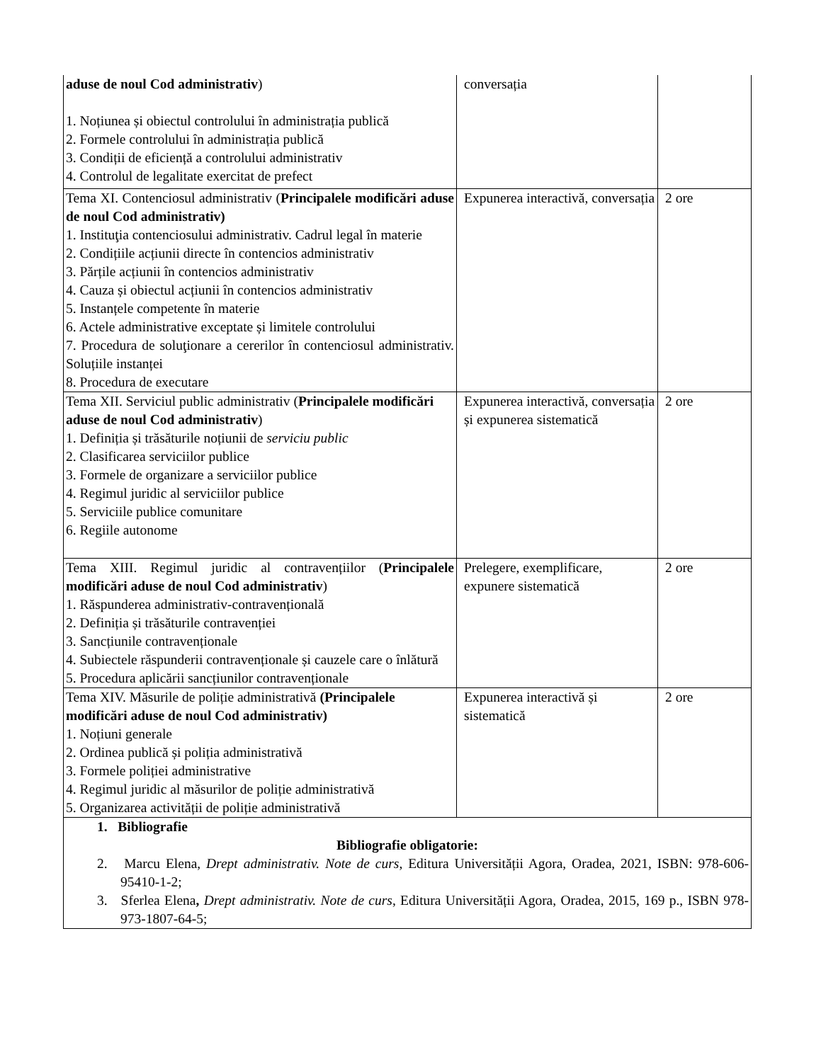| aduse de noul Cod administrativ ) 1. Noțiunea și obiectul controlului în administrația publică 2. Formele controlului în administrația publică 3. Condiții de eficiență a controlului administrativ 4. Controlul de legalitate exercitat de prefect | conversația | |
| Tema XI. Contenciosul administrativ ( Principalele modificări aduse de noul Cod administrativ) 1. Instituţia contenciosului administrativ. Cadrul legal în materie 2. Condițiile acțiunii directe în contencios administrativ 3. Părțile acțiunii în contencios administrativ 4. Cauza și obiectul acțiunii în contencios administrativ 5. Instanțele competente în materie 6. Actele administrative exceptate și limitele controlului 7. Procedura de soluţionare a cererilor în contenciosul administrativ. Soluțiile instanței 8. Procedura de executare | Expunerea interactivă, conversația | 2 ore |
| Tema XII. Serviciul public administrativ ( Principalele modificări aduse de noul Cod administrativ ) 1. Definiția și trăsăturile noțiunii de serviciu public 2. Clasificarea serviciilor publice 3. Formele de organizare a serviciilor publice 4. Regimul juridic al serviciilor publice 5. Serviciile publice comunitare 6. Regiile autonome | Expunerea interactivă, conversația și expunerea sistematică | 2 ore |
| Tema XIII. Regimul juridic al contravențiilor ( Principalele modificări aduse de noul Cod administrativ ) 1. Răspunderea administrativ-contravențională 2. Definiția și trăsăturile contravenției 3. Sancțiunile contravenționale 4. Subiectele răspunderii contravenționale și cauzele care o înlătură 5. Procedura aplicării sancțiunilor contravenționale | Prelegere, exemplificare, expunere sistematică | 2 ore |
| Tema XIV. Măsurile de poliție administrativă (Principalele modificări aduse de noul Cod administrativ) 1. Noțiuni generale 2. Ordinea publică și poliția administrativă 3. Formele poliției administrative 4. Regimul juridic al măsurilor de poliție administrativă 5. Organizarea activității de poliție administrativă | Expunerea interactivă și sistematică | 2 ore |
| 1. Bibliografie Bibliografie obligatorie: 2. Marcu Elena, Drept administrativ. Note de curs , Editura Universității Agora, Oradea, 2021, ISBN: 978-606- 95410-1-2; 3. Sferlea Elena , Drept administrativ. Note de curs , Editura Universității Agora, Oradea, 2015, 169 p., ISBN 978-973-1807-64-5; | | |